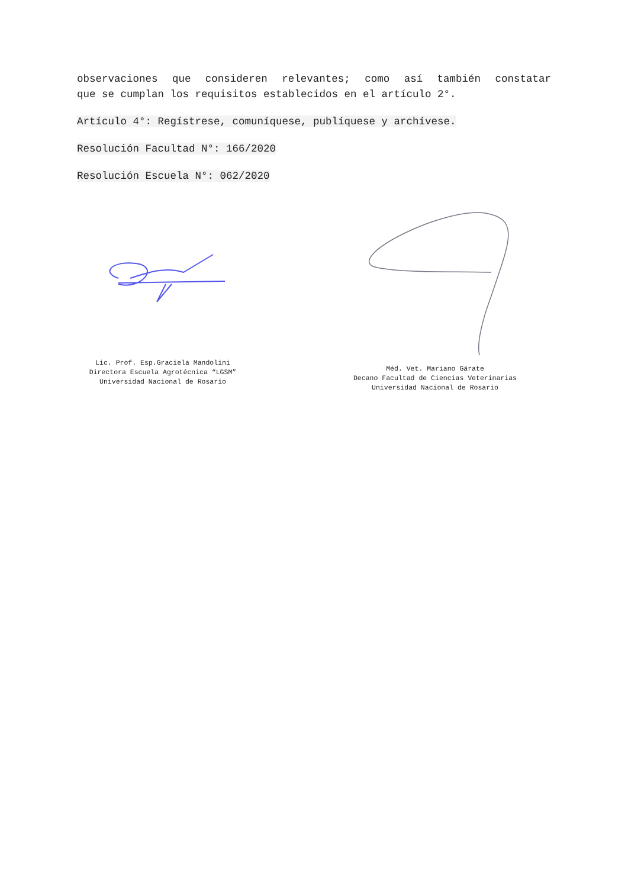observaciones que consideren relevantes; como así también constatar
que se cumplan los requisitos establecidos en el artículo 2°.
Artículo 4°: Regístrese, comuníquese, publíquese y archívese.
Resolución Facultad N°: 166/2020
Resolución Escuela N°: 062/2020
Lic. Prof. Esp.Graciela Mandolini
Directora Escuela Agrotécnica “LGSM”
Universidad Nacional de Rosario
Méd. Vet. Mariano Gárate
Decano Facultad de Ciencias Veterinarias
Universidad Nacional de Rosario